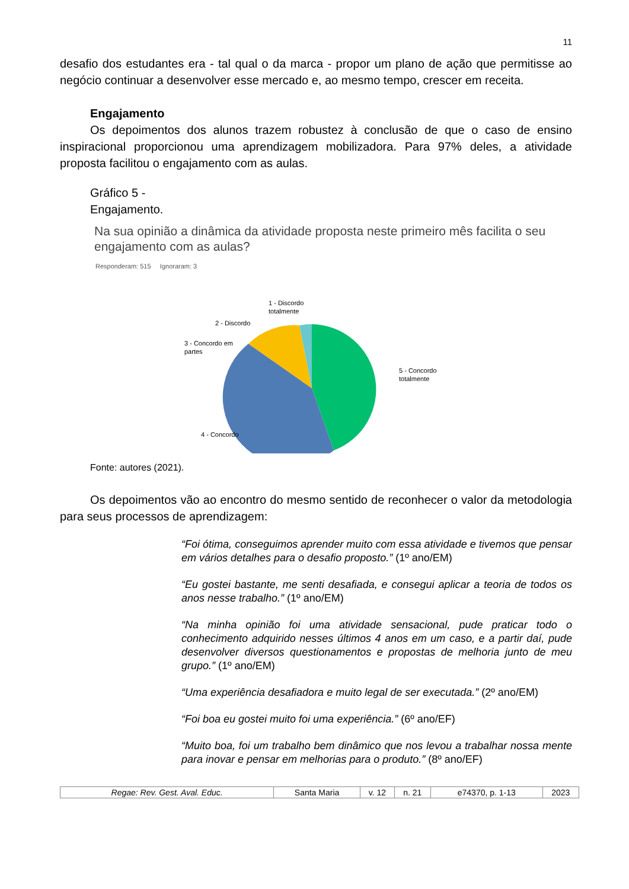11
desafio dos estudantes era - tal qual o da marca - propor um plano de ação que permitisse ao negócio continuar a desenvolver esse mercado e, ao mesmo tempo, crescer em receita.
Engajamento
Os depoimentos dos alunos trazem robustez à conclusão de que o caso de ensino inspiracional proporcionou uma aprendizagem mobilizadora. Para 97% deles, a atividade proposta facilitou o engajamento com as aulas.
Gráfico 5 -
Engajamento.
Na sua opinião a dinâmica da atividade proposta neste primeiro mês facilita o seu engajamento com as aulas?
Responderam: 515 Ignoraram: 3
1 - Discordo
totalmente
2 - Discordo
3 - Concordo em
partes
5 - Concordo
totalmente
4 - Concordo
Fonte: autores (2021).
Os depoimentos vão ao encontro do mesmo sentido de reconhecer o valor da metodologia para seus processos de aprendizagem:
“Foi ótima, conseguimos aprender muito com essa atividade e tivemos que pensar em vários detalhes para o desafio proposto.” (1º ano/EM)
“Eu gostei bastante, me senti desafiada, e consegui aplicar a teoria de todos os anos nesse trabalho.” (1º ano/EM)
“Na minha opinião foi uma atividade sensacional, pude praticar todo o conhecimento adquirido nesses últimos 4 anos em um caso, e a partir daí, pude desenvolver diversos questionamentos e propostas de melhoria junto de meu grupo.” (1º ano/EM)
“Uma experiência desafiadora e muito legal de ser executada.” (2º ano/EM)
“Foi boa eu gostei muito foi uma experiência.” (6º ano/EF)
“Muito boa, foi um trabalho bem dinâmico que nos levou a trabalhar nossa mente para inovar e pensar em melhorias para o produto.” (8º ano/EF)
| Regae: Rev. Gest. Aval. Educ. | Santa Maria | v. 12 | n. 21 | e74370, p. 1-13 | 2023 |